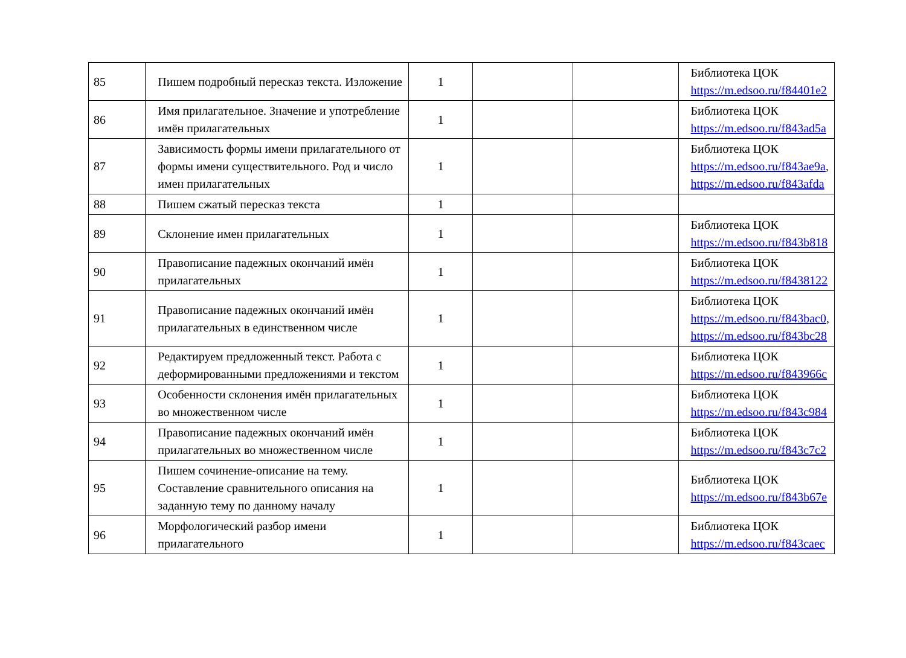| 85 | Пишем подробный пересказ текста. Изложение | 1 | | | Библиотека ЦОК https://m.edsoo.ru/f84401e2 |
| 86 | Имя прилагательное. Значение и употребление имён прилагательных | 1 | | | Библиотека ЦОК https://m.edsoo.ru/f843ad5a |
| 87 | Зависимость формы имени прилагательного от формы имени существительного. Род и число имен прилагательных | 1 | | | Библиотека ЦОК https://m.edsoo.ru/f843ae9a , https://m.edsoo.ru/f843afda |
| 88 | Пишем сжатый пересказ текста | 1 | | | |
| 89 | Склонение имен прилагательных | 1 | | | Библиотека ЦОК https://m.edsoo.ru/f843b818 |
| 90 | Правописание падежных окончаний имён прилагательных | 1 | | | Библиотека ЦОК https://m.edsoo.ru/f8438122 |
| 91 | Правописание падежных окончаний имён прилагательных в единственном числе | 1 | | | Библиотека ЦОК https://m.edsoo.ru/f843bac0 , https://m.edsoo.ru/f843bc28 |
| 92 | Редактируем предложенный текст. Работа с деформированными предложениями и текстом | 1 | | | Библиотека ЦОК https://m.edsoo.ru/f843966c |
| 93 | Особенности склонения имён прилагательных во множественном числе | 1 | | | Библиотека ЦОК https://m.edsoo.ru/f843c984 |
| 94 | Правописание падежных окончаний имён прилагательных во множественном числе | 1 | | | Библиотека ЦОК https://m.edsoo.ru/f843c7c2 |
| 95 | Пишем сочинение-описание на тему. Составление сравнительного описания на заданную тему по данному началу | 1 | | | Библиотека ЦОК https://m.edsoo.ru/f843b67e |
| 96 | Морфологический разбор имени прилагательного | 1 | | | Библиотека ЦОК https://m.edsoo.ru/f843caec |